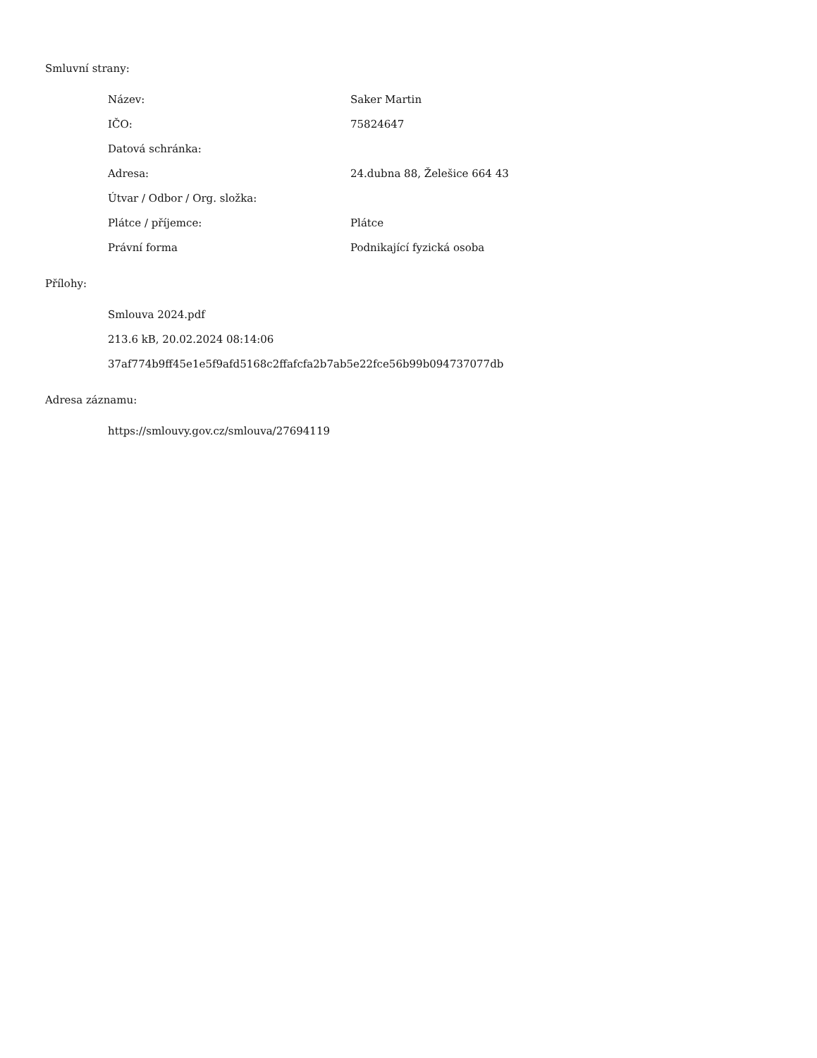Smluvní strany:
| Název: | Saker Martin |
| IČO: | 75824647 |
| Datová schránka: | |
| Adresa: | 24.dubna 88, Želešice 664 43 |
| Útvar / Odbor / Org. složka: | |
| Plátce / příjemce: | Plátce |
| Právní forma | Podnikající fyzická osoba |
Přílohy:
Smlouva 2024.pdf
213.6 kB, 20.02.2024 08:14:06
37af774b9ff45e1e5f9afd5168c2ffafcfa2b7ab5e22fce56b99b094737077db
Adresa záznamu:
https://smlouvy.gov.cz/smlouva/27694119